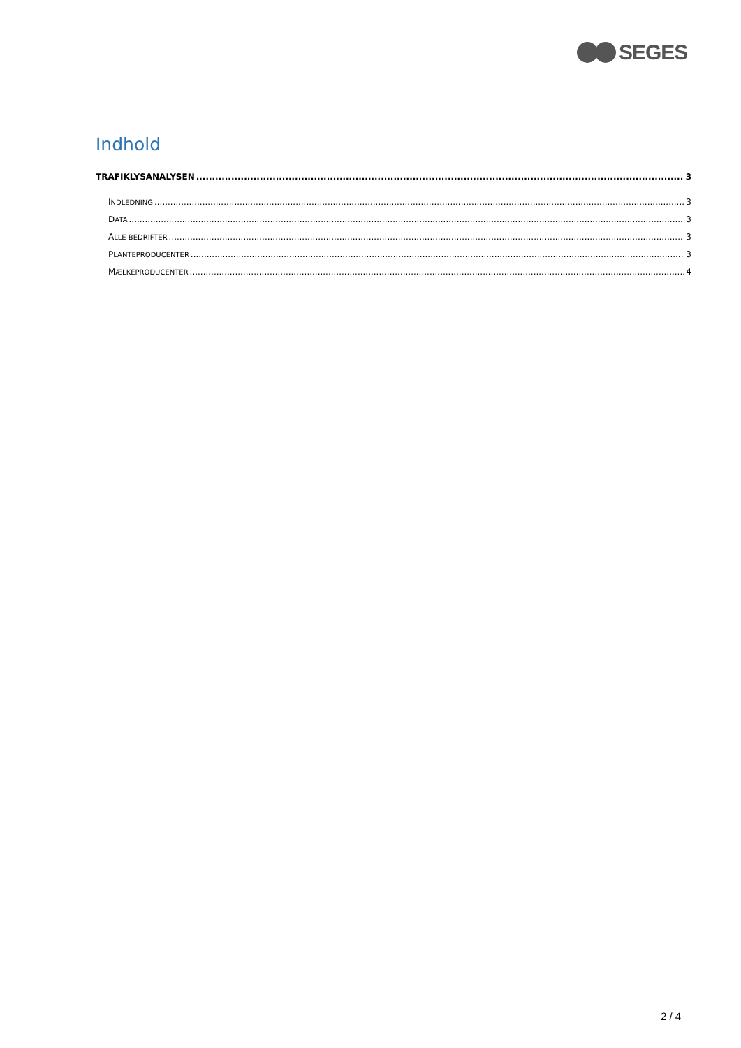SEGES
Indhold
TRAFIKLYSANALYSEN 3
INDLEDNING 3
DATA 3
ALLE BEDRIFTER 3
PLANTEPRODUCENTER 3
MÆLKEPRODUCENTER 4
2 / 4